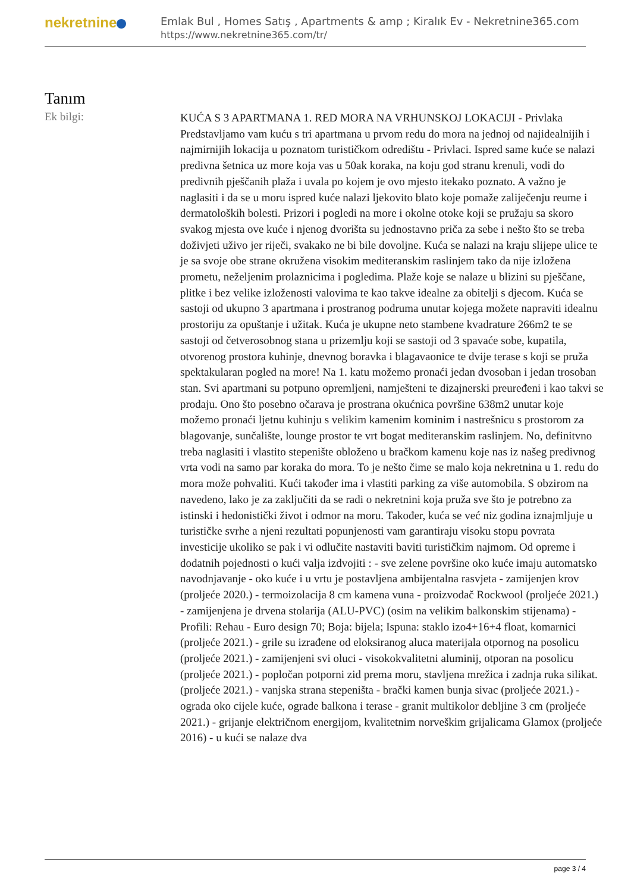nekretnine
Emlak Bul , Homes Satış , Apartments & amp ; Kiralık Ev - Nekretnine365.com
https://www.nekretnine365.com/tr/
Tanım
Ek bilgi:
KUĆA S 3 APARTMANA 1. RED MORA NA VRHUNSKOJ LOKACIJI - Privlaka Predstavljamo vam kuću s tri apartmana u prvom redu do mora na jednoj od najidealnijih i najmirnijih lokacija u poznatom turističkom odredištu - Privlaci. Ispred same kuće se nalazi predivna šetnica uz more koja vas u 50ak koraka, na koju god stranu krenuli, vodi do predivnih pješčanih plaža i uvala po kojem je ovo mjesto itekako poznato. A važno je naglasiti i da se u moru ispred kuće nalazi ljekovito blato koje pomaže zaliječenju reume i dermatoloških bolesti. Prizori i pogledi na more i okolne otoke koji se pružaju sa skoro svakog mjesta ove kuće i njenog dvorišta su jednostavno priča za sebe i nešto što se treba doživjeti uživo jer riječi, svakako ne bi bile dovoljne. Kuća se nalazi na kraju slijepe ulice te je sa svoje obe strane okružena visokim mediteranskim raslinjem tako da nije izložena prometu, neželjenim prolaznicima i pogledima. Plaže koje se nalaze u blizini su pješčane, plitke i bez velike izloženosti valovima te kao takve idealne za obitelji s djecom. Kuća se sastoji od ukupno 3 apartmana i prostranog podruma unutar kojega možete napraviti idealnu prostoriju za opuštanje i užitak. Kuća je ukupne neto stambene kvadrature 266m2 te se sastoji od četverosobnog stana u prizemlju koji se sastoji od 3 spavaće sobe, kupatila, otvorenog prostora kuhinje, dnevnog boravka i blagavaonice te dvije terase s koji se pruža spektakularan pogled na more! Na 1. katu možemo pronaći jedan dvosoban i jedan trosoban stan. Svi apartmani su potpuno opremljeni, namješteni te dizajnerski preuređeni i kao takvi se prodaju. Ono što posebno očarava je prostrana okućnica površine 638m2 unutar koje možemo pronaći ljetnu kuhinju s velikim kamenim kominim i nastrešnicu s prostorom za blagovanje, sunčalište, lounge prostor te vrt bogat mediteranskim raslinjem. No, definitvno treba naglasiti i vlastito stepenište obloženo u bračkom kamenu koje nas iz našeg predivnog vrta vodi na samo par koraka do mora. To je nešto čime se malo koja nekretnina u 1. redu do mora može pohvaliti. Kući također ima i vlastiti parking za više automobila. S obzirom na navedeno, lako je za zaključiti da se radi o nekretnini koja pruža sve što je potrebno za istinski i hedonistički život i odmor na moru. Također, kuća se već niz godina iznajmljuje u turističke svrhe a njeni rezultati popunjenosti vam garantiraju visoku stopu povrata investicije ukoliko se pak i vi odlučite nastaviti baviti turističkim najmom. Od opreme i dodatnih pojednosti o kući valja izdvojiti : - sve zelene površine oko kuće imaju automatsko navodnjavanje - oko kuće i u vrtu je postavljena ambijentalna rasvjeta - zamijenjen krov (proljeće 2020.) - termoizolacija 8 cm kamena vuna - proizvođač Rockwool (proljeće 2021.) - zamijenjena je drvena stolarija (ALU-PVC) (osim na velikim balkonskim stijenama) - Profili: Rehau - Euro design 70; Boja: bijela; Ispuna: staklo izo4+16+4 float, komarnici (proljeće 2021.) - grile su izrađene od eloksiranog aluca materijala otpornog na posolicu (proljeće 2021.) - zamijenjeni svi oluci - visokokvalitetni aluminij, otporan na posolicu (proljeće 2021.) - popločan potporni zid prema moru, stavljena mrežica i zadnja ruka silikat. (proljeće 2021.) - vanjska strana stepeništa - bračkі kamen bunja sivac (proljeće 2021.) - ograda oko cijele kuće, ograde balkona i terase - granit multikolor debljine 3 cm (proljeće 2021.) - grijanje električnom energijom, kvalitetnim norveškim grijalicama Glamox (proljeće 2016) - u kući se nalaze dva
page 3 / 4